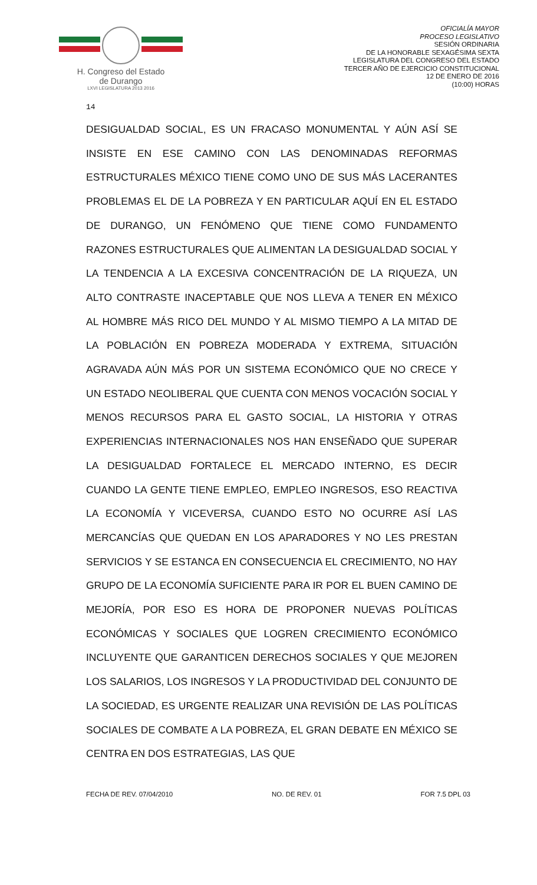H. Congreso del Estado
de Durango
LXVI LEGISLATURA 2013 2016
OFICIALÍA MAYOR
PROCESO LEGISLATIVO
SESIÓN ORDINARIA
DE LA HONORABLE SEXAGÉSIMA SEXTA
LEGISLATURA DEL CONGRESO DEL ESTADO
TERCER AÑO DE EJERCICIO CONSTITUCIONAL
12 DE ENERO DE 2016
(10:00) HORAS
14
DESIGUALDAD SOCIAL, ES UN FRACASO MONUMENTAL Y AÚN ASÍ SE INSISTE EN ESE CAMINO CON LAS DENOMINADAS REFORMAS ESTRUCTURALES MÉXICO TIENE COMO UNO DE SUS MÁS LACERANTES PROBLEMAS EL DE LA POBREZA Y EN PARTICULAR AQUÍ EN EL ESTADO DE DURANGO, UN FENÓMENO QUE TIENE COMO FUNDAMENTO RAZONES ESTRUCTURALES QUE ALIMENTAN LA DESIGUALDAD SOCIAL Y LA TENDENCIA A LA EXCESIVA CONCENTRACIÓN DE LA RIQUEZA, UN ALTO CONTRASTE INACEPTABLE QUE NOS LLEVA A TENER EN MÉXICO AL HOMBRE MÁS RICO DEL MUNDO Y AL MISMO TIEMPO A LA MITAD DE LA POBLACIÓN EN POBREZA MODERADA Y EXTREMA, SITUACIÓN AGRAVADA AÚN MÁS POR UN SISTEMA ECONÓMICO QUE NO CRECE Y UN ESTADO NEOLIBERAL QUE CUENTA CON MENOS VOCACIÓN SOCIAL Y MENOS RECURSOS PARA EL GASTO SOCIAL, LA HISTORIA Y OTRAS EXPERIENCIAS INTERNACIONALES NOS HAN ENSEÑADO QUE SUPERAR LA DESIGUALDAD FORTALECE EL MERCADO INTERNO, ES DECIR CUANDO LA GENTE TIENE EMPLEO, EMPLEO INGRESOS, ESO REACTIVA LA ECONOMÍA Y VICEVERSA, CUANDO ESTO NO OCURRE ASÍ LAS MERCANCÍAS QUE QUEDAN EN LOS APARADORES Y NO LES PRESTAN SERVICIOS Y SE ESTANCA EN CONSECUENCIA EL CRECIMIENTO, NO HAY GRUPO DE LA ECONOMÍA SUFICIENTE PARA IR POR EL BUEN CAMINO DE MEJORÍA, POR ESO ES HORA DE PROPONER NUEVAS POLÍTICAS ECONÓMICAS Y SOCIALES QUE LOGREN CRECIMIENTO ECONÓMICO INCLUYENTE QUE GARANTICEN DERECHOS SOCIALES Y QUE MEJOREN LOS SALARIOS, LOS INGRESOS Y LA PRODUCTIVIDAD DEL CONJUNTO DE LA SOCIEDAD, ES URGENTE REALIZAR UNA REVISIÓN DE LAS POLÍTICAS SOCIALES DE COMBATE A LA POBREZA, EL GRAN DEBATE EN MÉXICO SE CENTRA EN DOS ESTRATEGIAS, LAS QUE
FECHA DE REV. 07/04/2010 NO. DE REV. 01 FOR 7.5 DPL 03